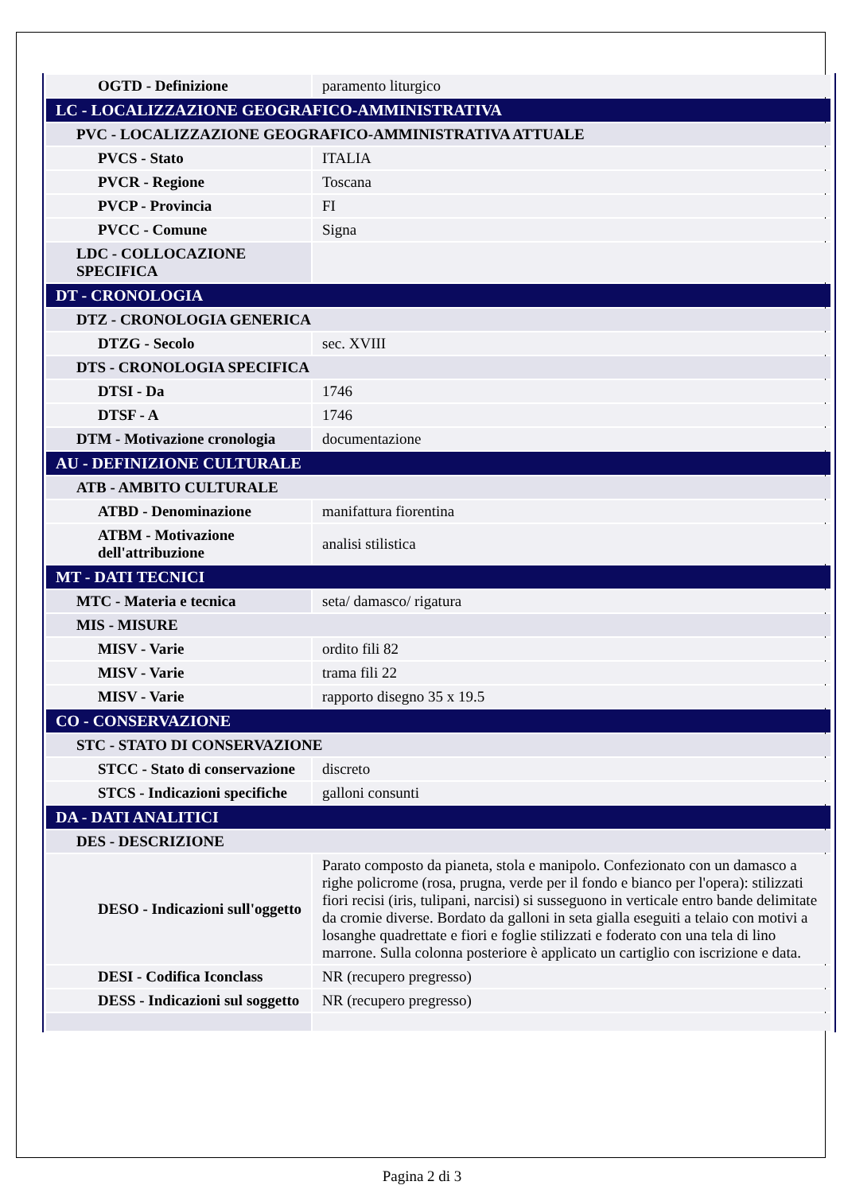| OGTD - Definizione | paramento liturgico |
| LC - LOCALIZZAZIONE GEOGRAFICO-AMMINISTRATIVA | |
| PVC - LOCALIZZAZIONE GEOGRAFICO-AMMINISTRATIVA ATTUALE | |
| PVCS - Stato | ITALIA |
| PVCR - Regione | Toscana |
| PVCP - Provincia | FI |
| PVCC - Comune | Signa |
| LDC - COLLOCAZIONE SPECIFICA | |
| DT - CRONOLOGIA | |
| DTZ - CRONOLOGIA GENERICA | |
| DTZG - Secolo | sec. XVIII |
| DTS - CRONOLOGIA SPECIFICA | |
| DTSI - Da | 1746 |
| DTSF - A | 1746 |
| DTM - Motivazione cronologia | documentazione |
| AU - DEFINIZIONE CULTURALE | |
| ATB - AMBITO CULTURALE | |
| ATBD - Denominazione | manifattura fiorentina |
| ATBM - Motivazione dell'attribuzione | analisi stilistica |
| MT - DATI TECNICI | |
| MTC - Materia e tecnica | seta/ damasco/ rigatura |
| MIS - MISURE | |
| MISV - Varie | ordito fili 82 |
| MISV - Varie | trama fili 22 |
| MISV - Varie | rapporto disegno 35 x 19.5 |
| CO - CONSERVAZIONE | |
| STC - STATO DI CONSERVAZIONE | |
| STCC - Stato di conservazione | discreto |
| STCS - Indicazioni specifiche | galloni consunti |
| DA - DATI ANALITICI | |
| DES - DESCRIZIONE | |
| DESO - Indicazioni sull'oggetto | Parato composto da pianeta, stola e manipolo. Confezionato con un damasco a righe policrome (rosa, prugna, verde per il fondo e bianco per l'opera): stilizzati fiori recisi (iris, tulipani, narcisi) si susseguono in verticale entro bande delimitate da cromie diverse. Bordato da galloni in seta gialla eseguiti a telaio con motivi a losanghe quadrettate e fiori e foglie stilizzati e foderato con una tela di lino marrone. Sulla colonna posteriore è applicato un cartiglio con iscrizione e data. |
| DESI - Codifica Iconclass | NR (recupero pregresso) |
| DESS - Indicazioni sul soggetto | NR (recupero pregresso) |
Pagina 2 di 3